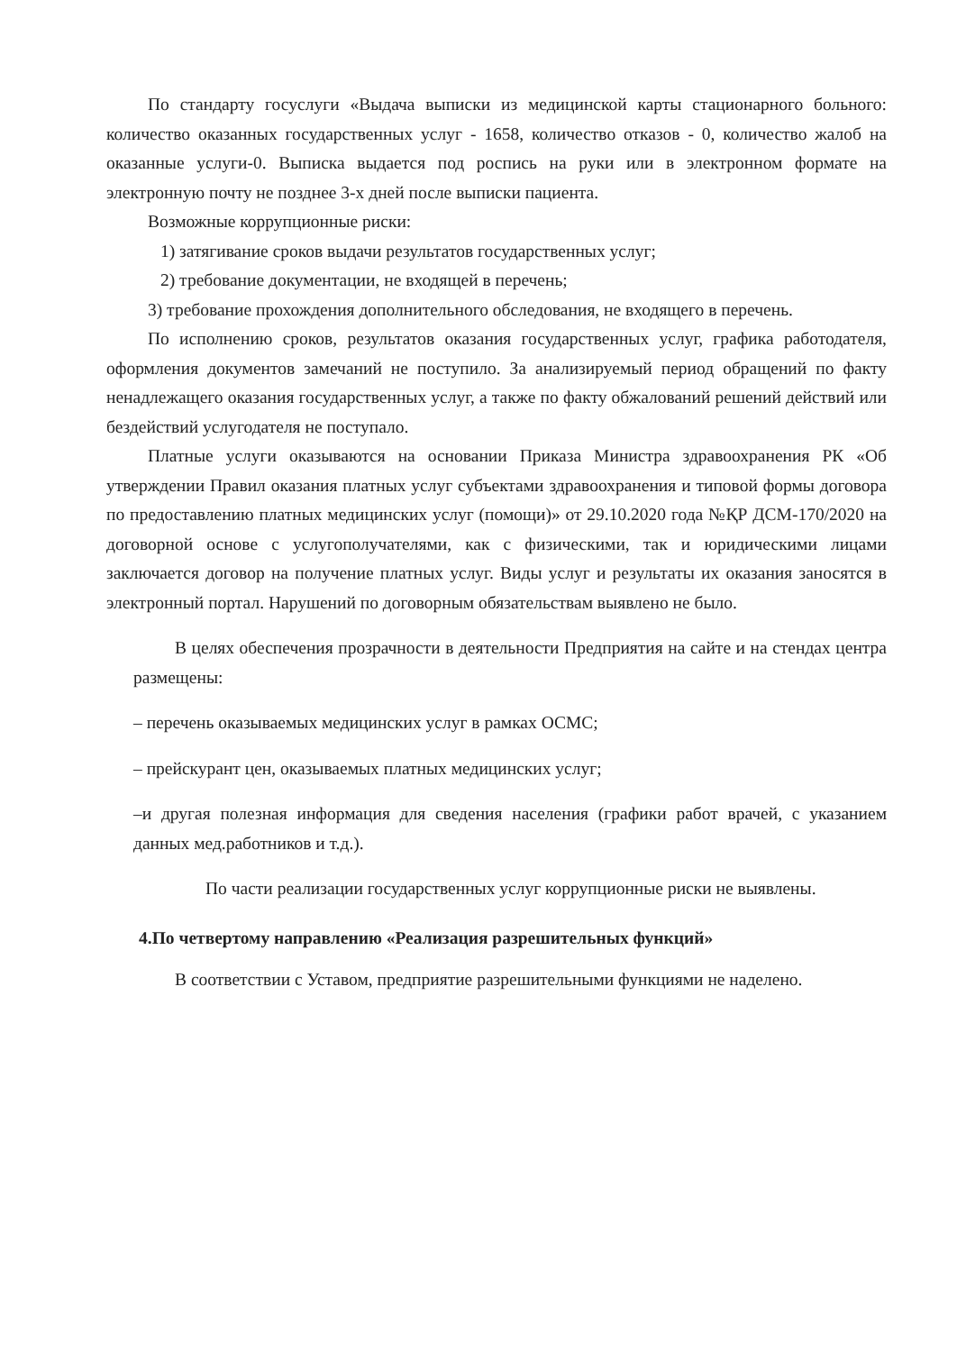По стандарту госуслуги «Выдача выписки из медицинской карты стационарного больного: количество оказанных государственных услуг - 1658, количество отказов - 0, количество жалоб на оказанные услуги-0. Выписка выдается под роспись на руки или в электронном формате на электронную почту не позднее 3-х дней после выписки пациента.
Возможные коррупционные риски:
1) затягивание сроков выдачи результатов государственных услуг;
2) требование документации, не входящей в перечень;
3) требование прохождения дополнительного обследования, не входящего в перечень.
По исполнению сроков, результатов оказания государственных услуг, графика работодателя, оформления документов замечаний не поступило. За анализируемый период обращений по факту ненадлежащего оказания государственных услуг, а также по факту обжалований решений действий или бездействий услугодателя не поступало.
Платные услуги оказываются на основании Приказа Министра здравоохранения РК «Об утверждении Правил оказания платных услуг субъектами здравоохранения и типовой формы договора по предоставлению платных медицинских услуг (помощи)» от 29.10.2020 года №ҚР ДСМ-170/2020 на договорной основе с услугополучателями, как с физическими, так и юридическими лицами заключается договор на получение платных услуг. Виды услуг и результаты их оказания заносятся в электронный портал. Нарушений по договорным обязательствам выявлено не было.
В целях обеспечения прозрачности в деятельности Предприятия на сайте и на стендах центра размещены:
– перечень оказываемых медицинских услуг в рамках ОСМС;
– прейскурант цен, оказываемых платных медицинских услуг;
–и другая полезная информация для сведения населения (графики работ врачей, с указанием данных мед.работников и т.д.).
По части реализации государственных услуг коррупционные риски не выявлены.
4.По четвертому направлению «Реализация разрешительных функций»
В соответствии с Уставом, предприятие разрешительными функциями не наделено.